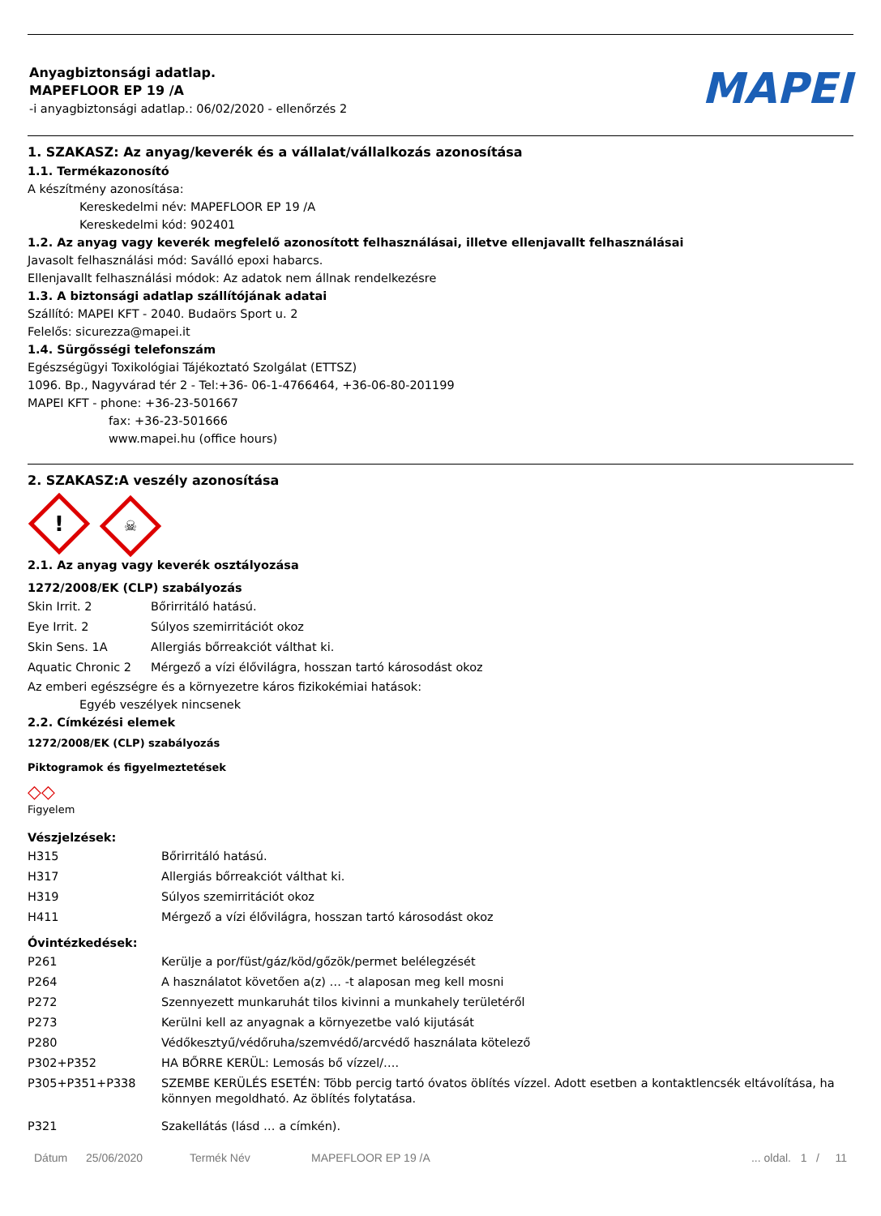Anyagbiztonsági adatlap.
MAPEFLOOR EP 19 /A
-i anyagbiztonsági adatlap.: 06/02/2020 - ellenőrzés 2
MAPEI
1. SZAKASZ: Az anyag/keverék és a vállalat/vállalkozás azonosítása
1.1. Termékazonosító
A készítmény azonosítása:
Kereskedelmi név: MAPEFLOOR EP 19 /A
Kereskedelmi kód: 902401
1.2. Az anyag vagy keverék megfelelő azonosított felhasználásai, illetve ellenjavallt felhasználásai
Javasolt felhasználási mód: Saválló epoxi habarcs.
Ellenjavallt felhasználási módok: Az adatok nem állnak rendelkezésre
1.3. A biztonsági adatlap szállítójának adatai
Szállító: MAPEI KFT - 2040. Budaörs Sport u. 2
Felelős: sicurezza@mapei.it
1.4. Sürgősségi telefonszám
Egészségügyi Toxikológiai Tájékoztató Szolgálat (ETTSZ)
1096. Bp., Nagyvárad tér 2 - Tel:+36- 06-1-4766464, +36-06-80-201199
MAPEI KFT - phone: +36-23-501667
fax: +36-23-501666
www.mapei.hu (office hours)
2. SZAKASZ:A veszély azonosítása
! ☠
2.1. Az anyag vagy keverék osztályozása
1272/2008/EK (CLP) szabályozás
| Skin Irrit. 2 | Bőrirritáló hatású. |
| Eye Irrit. 2 | Súlyos szemirritációt okoz |
| Skin Sens. 1A | Allergiás bőrreakciót válthat ki. |
| Aquatic Chronic 2 | Mérgező a vízi élővilágra, hosszan tartó károsodást okoz |
Az emberi egészségre és a környezetre káros fizikokémiai hatások:
Egyéb veszélyek nincsenek
2.2. Címkézési elemek
1272/2008/EK (CLP) szabályozás
Piktogramok és figyelmeztetések
◇◇
Figyelem
Vészjelzések:
| H315 | Bőrirritáló hatású. |
| H317 | Allergiás bőrreakciót válthat ki. |
| H319 | Súlyos szemirritációt okoz |
| H411 | Mérgező a vízi élővilágra, hosszan tartó károsodást okoz |
Óvintézkedések:
| P261 | Kerülje a por/füst/gáz/köd/gőzök/permet belélegzését |
| P264 | A használatot követően a(z) … -t alaposan meg kell mosni |
| P272 | Szennyezett munkaruhát tilos kivinni a munkahely területéről |
| P273 | Kerülni kell az anyagnak a környezetbe való kijutását |
| P280 | Védőkesztyű/védőruha/szemvédő/arcvédő használata kötelező |
| P302+P352 | HA BŐRRE KERÜL: Lemosás bő vízzel/…. |
| P305+P351+P338 | SZEMBE KERÜLÉS ESETÉN: Több percig tartó óvatos öblítés vízzel. Adott esetben a kontaktlencsék eltávolítása, ha könnyen megoldható. Az öblítés folytatása. |
| P321 | Szakellátás (lásd … a címkén). |
Dátum 25/06/2020 Termék Név MAPEFLOOR EP 19 /A... oldal. 1 / 11